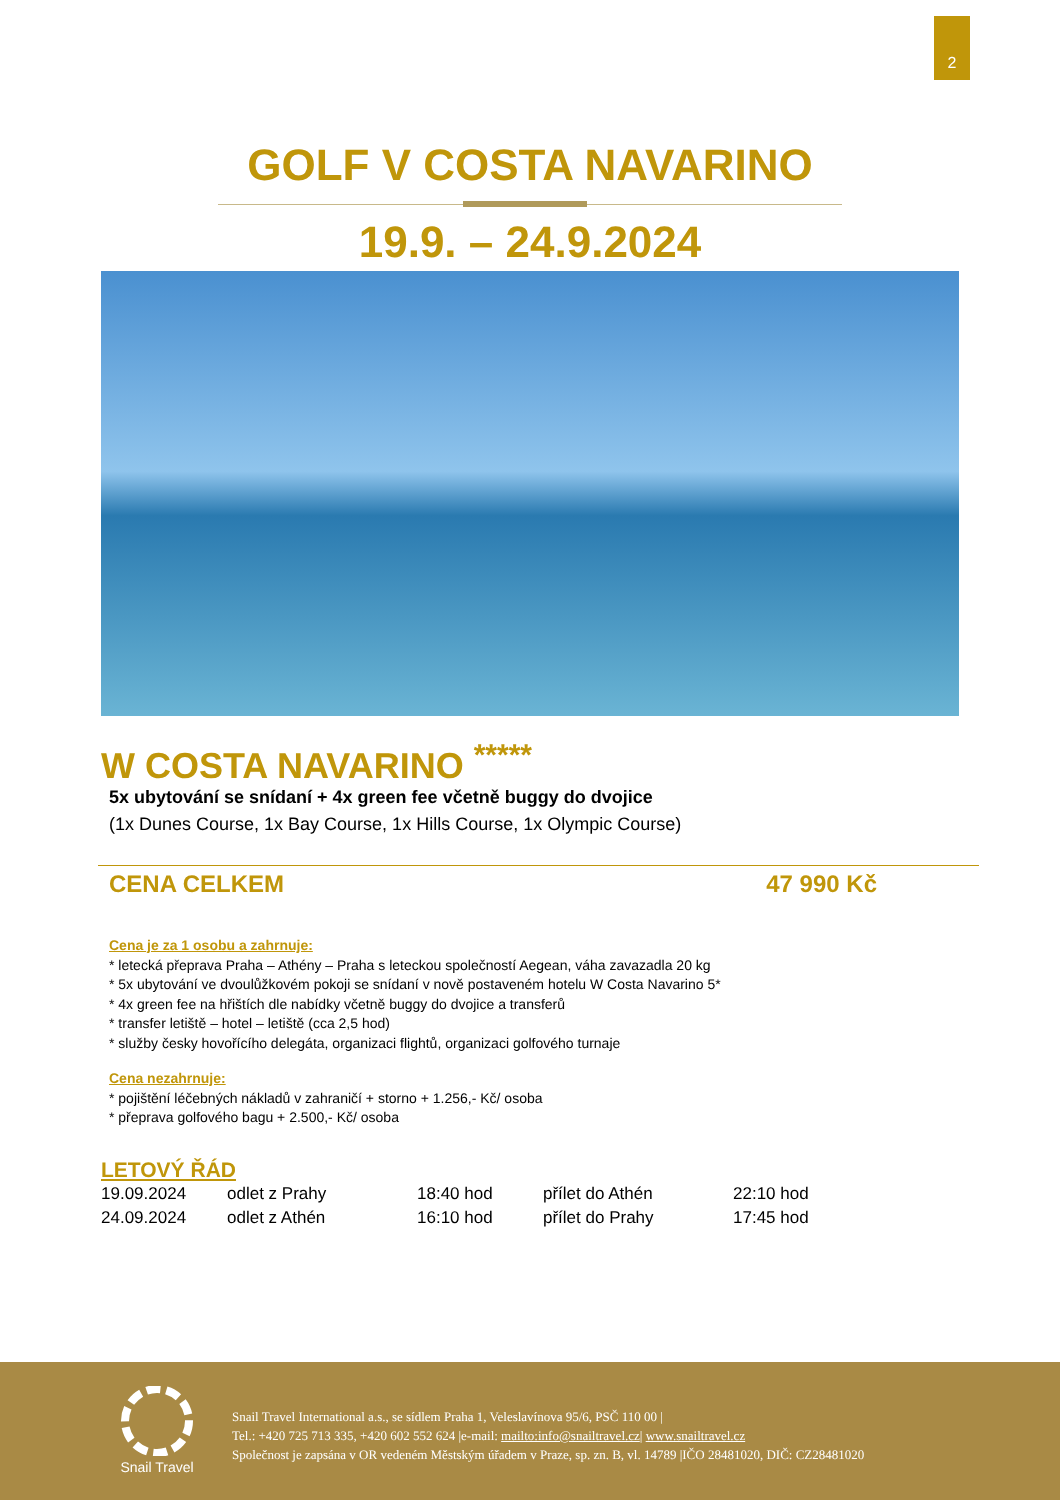2
GOLF V COSTA NAVARINO
19.9. – 24.9.2024
W COSTA NAVARINO <sup>*****</sup>
5x ubytování se snídaní + 4x green fee včetně buggy do dvojice
(1x Dunes Course, 1x Bay Course, 1x Hills Course, 1x Olympic Course)
CENA CELKEM 47 990 Kč
Cena je za 1 osobu a zahrnuje:
* letecká přeprava Praha – Athény – Praha s leteckou společností Aegean, váha zavazadla 20 kg
* 5x ubytování ve dvoulůžkovém pokoji se snídaní v nově postaveném hotelu W Costa Navarino 5*
* 4x green fee na hřištích dle nabídky včetně buggy do dvojice a transferů
* transfer letiště – hotel – letiště (cca 2,5 hod)
* služby česky hovořícího delegáta, organizaci flightů, organizaci golfového turnaje
Cena nezahrnuje:
* pojištění léčebných nákladů v zahraničí + storno + 1.256,- Kč/ osoba
* přeprava golfového bagu + 2.500,- Kč/ osoba
LETOVÝ ŘÁD
| 19.09.2024 | odlet z Prahy | 18:40 hod | přílet do Athén | 22:10 hod |
| 24.09.2024 | odlet z Athén | 16:10 hod | přílet do Prahy | 17:45 hod |
Snail Travel
Snail Travel International a.s., se sídlem Praha 1, Veleslavínova 95/6, PSČ 110 00 |
Tel.: +420 725 713 335, +420 602 552 624 |e-mail: mailto:info@snailtravel.cz| www.snailtravel.cz
Společnost je zapsána v OR vedeném Městským úřadem v Praze, sp. zn. B, vl. 14789 |IČO 28481020, DIČ: CZ28481020